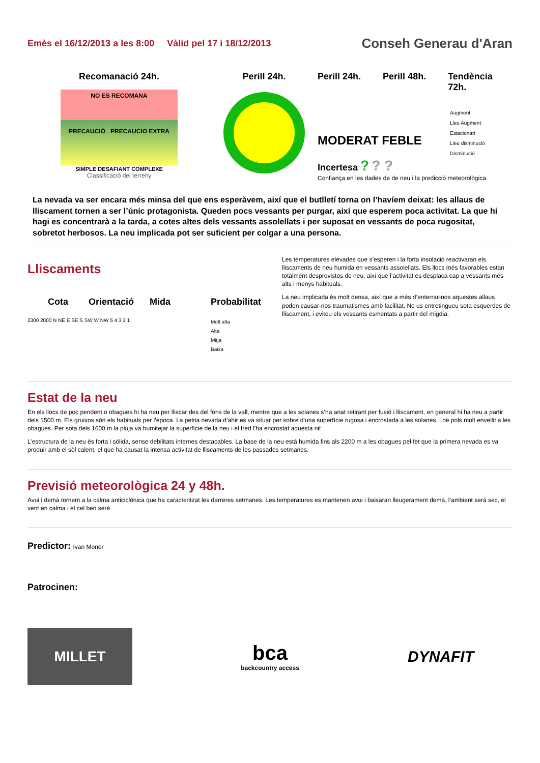Emès el 16/12/2013 a les 8:00 Vàlid pel 17 i 18/12/2013
Conseh Generau d'Aran
Recomanació 24h.
NO ES RECOMANA
PRECAUCIÓ PRECAUCIO EXTRA
SIMPLE DESAFIANT COMPLEXE
Classificació del terreny
Perill 24h. Perill 24h. Perill 48h. Tendència 72h.
MODERAT FEBLE
Incertesa ? ? ?
Augment
Lleu Augment
Estacionari
Lleu disminució
Disminució
Confiança en les dades de de neu i la predicció meteorològica.
La nevada va ser encara més minsa del que ens esperàvem, així que el butlletí torna on l’havíem deixat: les allaus de lliscament tornen a ser l’únic protagonista. Queden pocs vessants per purgar, així que esperem poca activitat. La que hi hagi es concentrarà a la tarda, a cotes altes dels vessants assolellats i per suposat en vessants de poca rugositat, sobretot herbosos. La neu implicada pot ser suficient per colgar a una persona.
Lliscaments
Cota Orientació Mida Probabilitat
2300 2000 N NE E SE S SW W NW 5 4 3 2 1
Molt alta
Alta
Mitja
Baixa
Les temperatures elevades que s’esperen i la forta insolació reactivaran els lliscaments de neu humida en vessants assolellats. Els llocs més favorables estan totalment desprovistos de neu, així que l’activitat es desplaça cap a vessants més alts i menys habituals.
La neu implicada és molt densa, així que a més d’enterrar-nos aquestes allaus poden causar-nos traumatismes amb facilitat. No us entretingueu sota esquerdes de lliscament, i eviteu els vessants esmentats a partir del migdia.
Estat de la neu
En els llocs de poc pendent o obagues hi ha neu per lliscar des del fons de la vall, mentre que a les solanes s’ha anat retirant per fusió i lliscament, en general hi ha neu a partir dels 1500 m. Els gruixos són els habituals per l’època. La petita nevada d’ahir es va situar per sobre d’una superfície rugosa i encrostada a les solanes, i de pols molt envellit a les obagues. Per sota dels 1600 m la pluja va humitejar la superfície de la neu i el fred l’ha encrostat aquesta nit
L’estructura de la neu és forta i sòlida, sense debilitats internes destacables. La base de la neu està humida fins als 2200 m a les obagues pel fet que la primera nevada es va produir amb el sòl calent, el que ha causat la intensa activitat de lliscaments de les passades setmanes.
Previsió meteorològica 24 y 48h.
Avui i demà tornem a la calma anticiclónica que ha caracteritzat les darreres setmanes. Les temperatures es mantenen avui i baixaran lleugerament demà, l’ambient será sec, el vent en calma i el cel ben seré.
Predictor: Ivan Moner
Patrocinen:
MILLET
bca
backcountry access
DYNAFIT